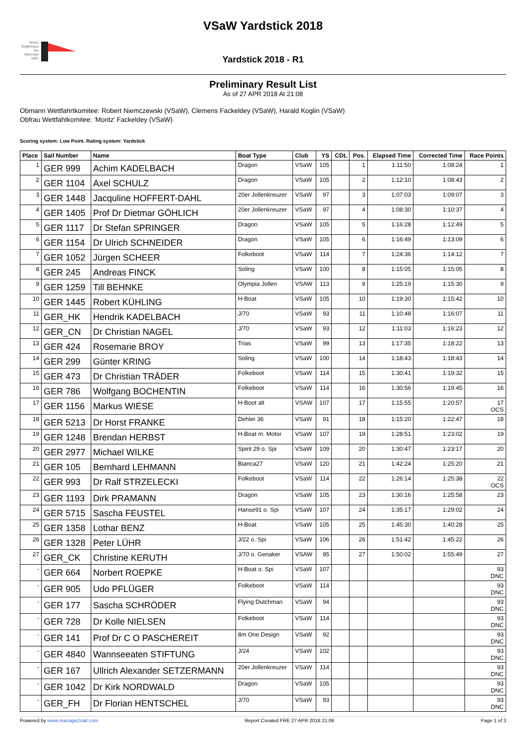Verein Seglerhaus am Wannsee 1867
VSaW Yardstick 2018
Yardstick 2018 - R1
Preliminary Result List
As of 27 APR 2018 At 21:08
Obmann Wettfahrtkomitee: Robert Niemczewski (VSaW), Clemens Fackeldey (VSaW), Harald Koglin (VSaW)
Obfrau Wettfahtkomitee: 'Moritz' Fackeldey (VSaW)
Scoring system: Low Point. Rating system: Yardstick
| Place | Sail Number | Name | Boat Type | Club | YS | CDL | Pos. | Elapsed Time | Corrected Time | Race Points |
| --- | --- | --- | --- | --- | --- | --- | --- | --- | --- | --- |
| 1 | GER 999 | Achim KADELBACH | Dragon | VSaW | 105 | | 1 | 1:11:50 | 1:08:24 | 1 |
| 2 | GER 1104 | Axel SCHULZ | Dragon | VSaW | 105 | | 2 | 1:12:10 | 1:08:43 | 2 |
| 3 | GER 1448 | Jacquline HOFFERT-DAHL | 20er Jollenkreuzer | VSaW | 97 | | 3 | 1:07:03 | 1:09:07 | 3 |
| 4 | GER 1405 | Prof Dr Dietmar GÖHLICH | 20er Jollenkreuzer | VSaW | 97 | | 4 | 1:08:30 | 1:10:37 | 4 |
| 5 | GER 1117 | Dr Stefan SPRINGER | Dragon | VSaW | 105 | | 5 | 1:16:28 | 1:12:49 | 5 |
| 6 | GER 1154 | Dr Ulrich SCHNEIDER | Dragon | VSaW | 105 | | 6 | 1:16:49 | 1:13:09 | 6 |
| 7 | GER 1052 | Jürgen SCHEER | Folkeboot | VSaW | 114 | | 7 | 1:24:36 | 1:14:12 | 7 |
| 8 | GER 245 | Andreas FINCK | Soling | VSaW | 100 | | 8 | 1:15:05 | 1:15:05 | 8 |
| 9 | GER 1259 | Till BEHNKE | Olympia Jollen | VSAW | 113 | | 9 | 1:25:19 | 1:15:30 | 9 |
| 10 | GER 1445 | Robert KÜHLING | H-Boat | VSaW | 105 | | 10 | 1:19:30 | 1:15:42 | 10 |
| 11 | GER_HK | Hendrik KADELBACH | J/70 | VSaW | 93 | | 11 | 1:10:48 | 1:16:07 | 11 |
| 12 | GER_CN | Dr Christian NAGEL | J/70 | VSaW | 93 | | 12 | 1:11:03 | 1:16:23 | 12 |
| 13 | GER 424 | Rosemarie BROY | Trias | VSaW | 99 | | 13 | 1:17:35 | 1:18:22 | 13 |
| 14 | GER 299 | Günter KRING | Soling | VSaW | 100 | | 14 | 1:18:43 | 1:18:43 | 14 |
| 15 | GER 473 | Dr Christian TRÄDER | Folkeboot | VSaW | 114 | | 15 | 1:30:41 | 1:19:32 | 15 |
| 16 | GER 786 | Wolfgang BOCHENTIN | Folkeboot | VSaW | 114 | | 16 | 1:30:56 | 1:19:45 | 16 |
| 17 | GER 1156 | Markus WIESE | H-Boot alt | VSAW | 107 | | 17 | 1:15:55 | 1:20:57 | 17 OCS |
| 18 | GER 5213 | Dr Horst FRANKE | Dehler 36 | VSaW | 91 | | 18 | 1:15:20 | 1:22:47 | 18 |
| 19 | GER 1248 | Brendan HERBST | H-Boat m. Motor | VSaW | 107 | | 19 | 1:28:51 | 1:23:02 | 19 |
| 20 | GER 2977 | Michael WILKE | Spirit 29 o. Spi | VSaW | 109 | | 20 | 1:30:47 | 1:23:17 | 20 |
| 21 | GER 105 | Bernhard LEHMANN | Bianca27 | VSaW | 120 | | 21 | 1:42:24 | 1:25:20 | 21 |
| 22 | GER 993 | Dr Ralf STRZELECKI | Folkeboot | VSaW | 114 | | 22 | 1:26:14 | 1:25:38 | 22 OCS |
| 23 | GER 1193 | Dirk PRAMANN | Dragon | VSaW | 105 | | 23 | 1:30:16 | 1:25:58 | 23 |
| 24 | GER 5715 | Sascha FEUSTEL | Hanse91 o. Spi | VSaW | 107 | | 24 | 1:35:17 | 1:29:02 | 24 |
| 25 | GER 1358 | Lothar BENZ | H-Boat | VSaW | 105 | | 25 | 1:45:30 | 1:40:28 | 25 |
| 26 | GER 1328 | Peter LÜHR | J/22 o. Spi | VSaW | 106 | | 26 | 1:51:42 | 1:45:22 | 26 |
| 27 | GER_CK | Christine KERUTH | J/70 o. Genaker | VSAW | 95 | | 27 | 1:50:02 | 1:55:49 | 27 |
| - | GER 664 | Norbert ROEPKE | H-Boat o. Spi | VSaW | 107 | | | | | 93 DNC |
| - | GER 905 | Udo PFLÜGER | Folkeboot | VSaW | 114 | | | | | 93 DNC |
| - | GER 177 | Sascha SCHRÖDER | Flying Dutchman | VSaW | 94 | | | | | 93 DNC |
| - | GER 728 | Dr Kolle NIELSEN | Folkeboot | VSaW | 114 | | | | | 93 DNC |
| - | GER 141 | Prof Dr C O PASCHEREIT | 8m One Design | VSaW | 92 | | | | | 93 DNC |
| - | GER 4840 | Wannseeaten STIFTUNG | J/24 | VSaW | 102 | | | | | 93 DNC |
| - | GER 167 | Ullrich Alexander SETZERMANN | 20er Jollenkreuzer | VSaW | 114 | | | | | 93 DNC |
| - | GER 1042 | Dr Kirk NORDWALD | Dragon | VSaW | 105 | | | | | 93 DNC |
| - | GER_FH | Dr Florian HENTSCHEL | J/70 | VSaW | 93 | | | | | 93 DNC |
Powered by www.manage2sail.com Report Created FRE 27 APR 2018 21:08 Page 1 of 3